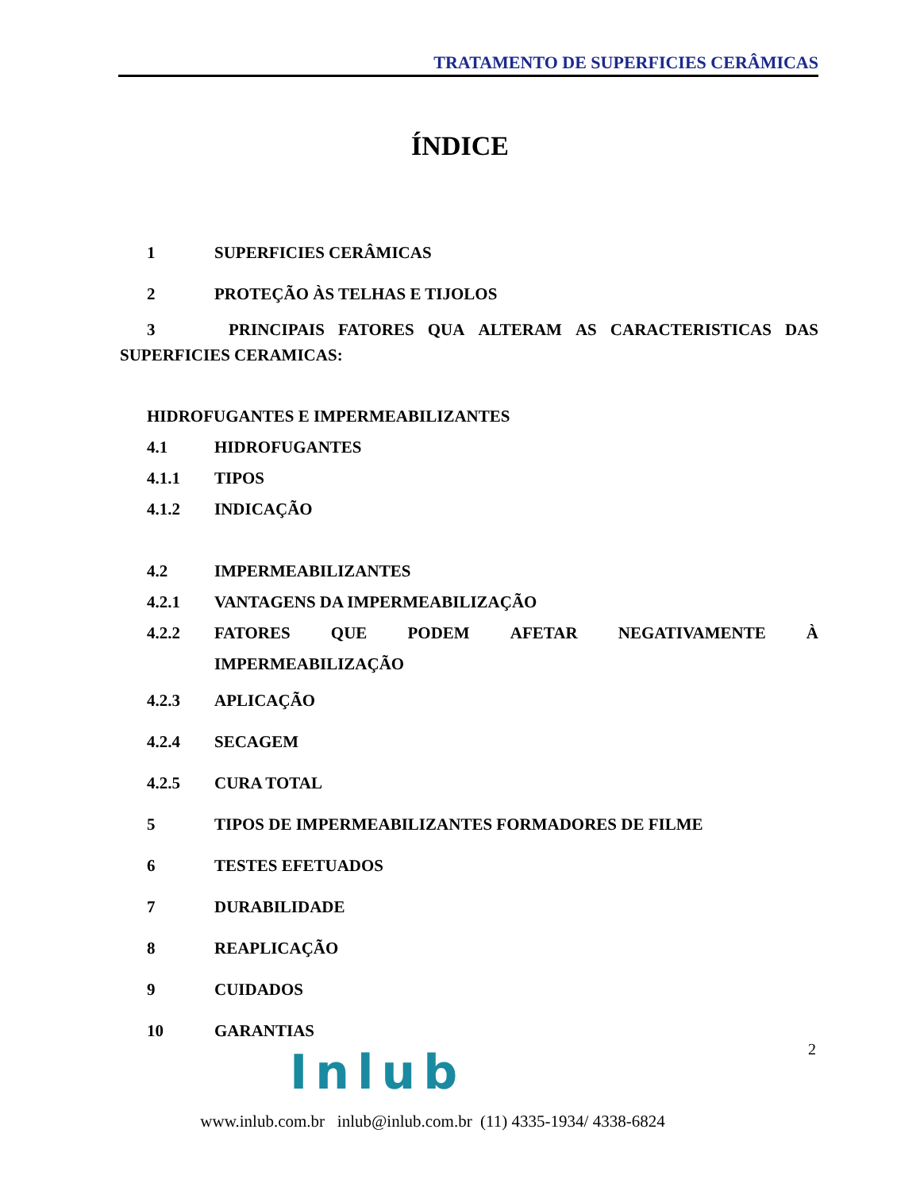TRATAMENTO DE SUPERFICIES CERÂMICAS
ÍNDICE
1 SUPERFICIES CERÂMICAS
2 PROTEÇÃO ÀS TELHAS E TIJOLOS
3 PRINCIPAIS FATORES QUA ALTERAM AS CARACTERISTICAS DAS
SUPERFICIES CERAMICAS:
HIDROFUGANTES E IMPERMEABILIZANTES
4.1 HIDROFUGANTES
4.1.1 TIPOS
4.1.2 INDICAÇÃO
4.2 IMPERMEABILIZANTES
4.2.1 VANTAGENS DA IMPERMEABILIZAÇÃO
4.2.2 FATORES QUE PODEM AFETAR NEGATIVAMENTE À
IMPERMEABILIZAÇÃO
4.2.3 APLICAÇÃO
4.2.4 SECAGEM
4.2.5 CURA TOTAL
5 TIPOS DE IMPERMEABILIZANTES FORMADORES DE FILME
6 TESTES EFETUADOS
7 DURABILIDADE
8 REAPLICAÇÃO
9 CUIDADOS
10 GARANTIAS
2
Inlub
www.inlub.com.br inlub@inlub.com.br (11) 4335-1934/ 4338-6824